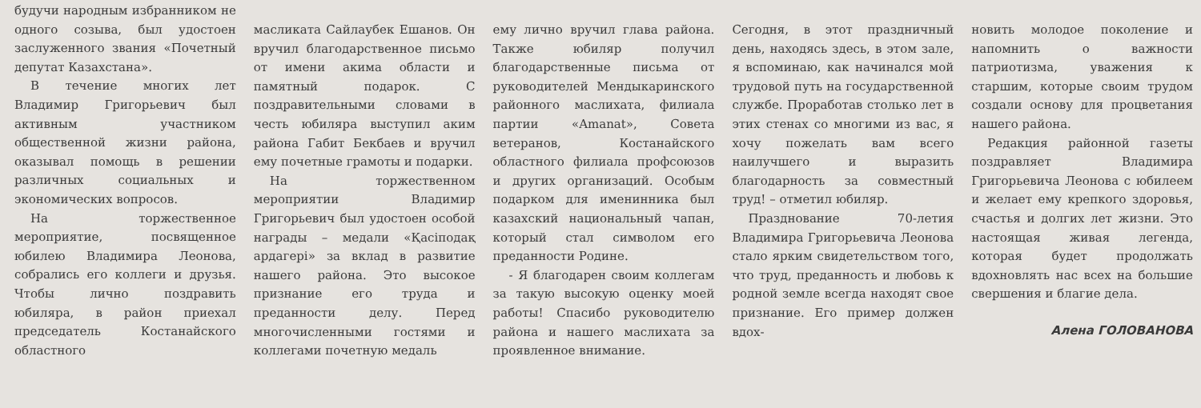будучи народным избранником не одного созыва, был удостоен заслуженного звания «Почетный депутат Казахстана».
В течение многих лет Владимир Григорьевич был активным участником общественной жизни района, оказывал помощь в решении различных социальных и экономических вопросов.
На торжественное мероприятие, посвященное юбилею Владимира Леонова, собрались его коллеги и друзья. Чтобы лично поздравить юбиляра, в район приехал председатель Костанайского областного
масликата Сайлаубек Ешанов. Он вручил благодарственное письмо от имени акима области и памятный подарок. С поздравительными словами в честь юбиляра выступил аким района Габит Бекбаев и вручил ему почетные грамоты и подарки.
На торжественном мероприятии Владимир Григорьевич был удостоен особой награды – медали «Қасіподақ ардагері» за вклад в развитие нашего района. Это высокое признание его труда и преданности делу. Перед многочисленными гостями и коллегами почетную медаль
ему лично вручил глава района. Также юбиляр получил благодарственные письма от руководителей Мендыкаринского районного маслихата, филиала партии «Amanat», Совета ветеранов, Костанайского областного филиала профсоюзов и других организаций. Особым подарком для именинника был казахский национальный чапан, который стал символом его преданности Родине.
- Я благодарен своим коллегам за такую высокую оценку моей работы! Спасибо руководителю района и нашего маслихата за проявленное внимание.
Сегодня, в этот праздничный день, находясь здесь, в этом зале, я вспоминаю, как начинался мой трудовой путь на государственной службе. Проработав столько лет в этих стенах со многими из вас, я хочу пожелать вам всего наилучшего и выразить благодарность за совместный труд! – отметил юбиляр.
Празднование 70-летия Владимира Григорьевича Леонова стало ярким свидетельством того, что труд, преданность и любовь к родной земле всегда находят свое признание. Его пример должен вдох-
новить молодое поколение и напомнить о важности патриотизма, уважения к старшим, которые своим трудом создали основу для процветания нашего района.
Редакция районной газеты поздравляет Владимира Григорьевича Леонова с юбилеем и желает ему крепкого здоровья, счастья и долгих лет жизни. Это настоящая живая легенда, которая будет продолжать вдохновлять нас всех на большие свершения и благие дела.
Алена ГОЛОВАНОВА